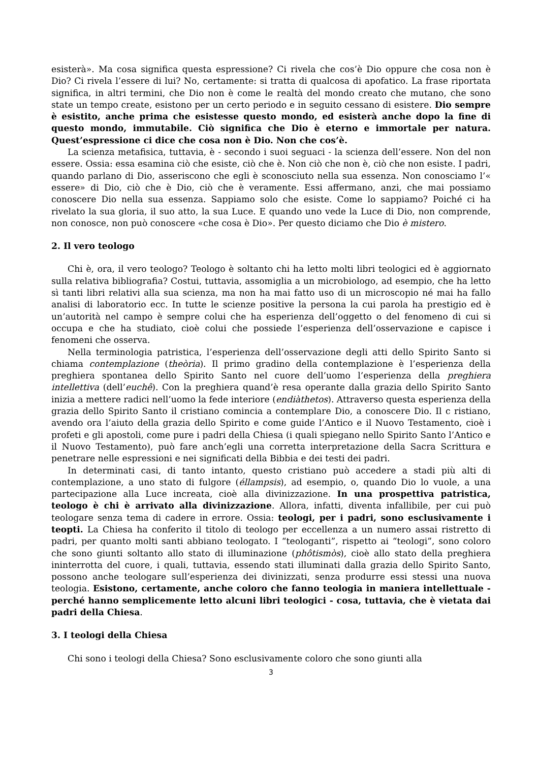esisterà». Ma cosa significa questa espressione? Ci rivela che cos’è Dio oppure che cosa non è Dio? Ci rivela l’essere di lui? No, certamente: si tratta di qualcosa di apofatico. La frase riportata significa, in altri termini, che Dio non è come le realtà del mondo creato che mutano, che sono state un tempo create, esistono per un certo periodo e in seguito cessano di esistere. Dio sempre è esistito, anche prima che esistesse questo mondo, ed esisterà anche dopo la fine di questo mondo, immutabile. Ciò significa che Dio è eterno e immortale per natura. Quest’espressione ci dice che cosa non è Dio. Non che cos’è.
La scienza metafisica, tuttavia, è - secondo i suoi seguaci - la scienza dell’essere. Non del non essere. Ossia: essa esamina ciò che esiste, ciò che è. Non ciò che non è, ciò che non esiste. I padri, quando parlano di Dio, asseriscono che egli è sconosciuto nella sua essenza. Non conosciamo l’« essere» di Dio, ciò che è Dio, ciò che è veramente. Essi affermano, anzi, che mai possiamo conoscere Dio nella sua essenza. Sappiamo solo che esiste. Come lo sappiamo? Poiché ci ha rivelato la sua gloria, il suo atto, la sua Luce. E quando uno vede la Luce di Dio, non comprende, non conosce, non può conoscere «che cosa è Dio». Per questo diciamo che Dio è mistero.
2. Il vero teologo
Chi è, ora, il vero teologo? Teologo è soltanto chi ha letto molti libri teologici ed è aggiornato sulla relativa bibliografia? Costui, tuttavia, assomiglia a un microbiologo, ad esempio, che ha letto sì tanti libri relativi alla sua scienza, ma non ha mai fatto uso di un microscopio né mai ha fallo analisi di laboratorio ecc. In tutte le scienze positive la persona la cui parola ha prestigio ed è un’autorità nel campo è sempre colui che ha esperienza dell’oggetto o del fenomeno di cui si occupa e che ha studiato, cioè colui che possiede l’esperienza dell’osservazione e capisce i fenomeni che osserva.
Nella terminologia patristica, l’esperienza dell’osservazione degli atti dello Spirito Santo si chiama contemplazione (theòria). Il primo gradino della contemplazione è l’esperienza della preghiera spontanea dello Spirito Santo nel cuore dell’uomo l’esperienza della preghiera intellettiva (dell’euchê). Con la preghiera quand’è resa operante dalla grazia dello Spirito Santo inizia a mettere radici nell’uomo la fede interiore (endiàthetos). Attraverso questa esperienza della grazia dello Spirito Santo il cristiano comincia a contemplare Dio, a conoscere Dio. Il c ristiano, avendo ora l’aiuto della grazia dello Spirito e come guide l’Antico e il Nuovo Testamento, cioè i profeti e gli apostoli, come pure i padri della Chiesa (i quali spiegano nello Spirito Santo l’Antico e il Nuovo Testamento), può fare anch’egli una corretta interpretazione della Sacra Scrittura e penetrare nelle espressioni e nei significati della Bibbia e dei testi dei padri.
In determinati casi, di tanto intanto, questo cristiano può accedere a stadi più alti di contemplazione, a uno stato di fulgore (éllampsis), ad esempio, o, quando Dio lo vuole, a una partecipazione alla Luce increata, cioè alla divinizzazione. In una prospettiva patristica, teologo è chi è arrivato alla divinizzazione. Allora, infatti, diventa infallibile, per cui può teologare senza tema di cadere in errore. Ossia: teologi, per i padri, sono esclusivamente i teopti. La Chiesa ha conferito il titolo di teologo per eccellenza a un numero assai ristretto di padri, per quanto molti santi abbiano teologato. I “teologanti”, rispetto ai “teologi”, sono coloro che sono giunti soltanto allo stato di illuminazione (phôtismòs), cioè allo stato della preghiera ininterrotta del cuore, i quali, tuttavia, essendo stati illuminati dalla grazia dello Spirito Santo, possono anche teologare sull’esperienza dei divinizzati, senza produrre essi stessi una nuova teologia. Esistono, certamente, anche coloro che fanno teologia in maniera intellettuale - perché hanno semplicemente letto alcuni libri teologici - cosa, tuttavia, che è vietata dai padri della Chiesa.
3. I teologi della Chiesa
Chi sono i teologi della Chiesa? Sono esclusivamente coloro che sono giunti alla
3